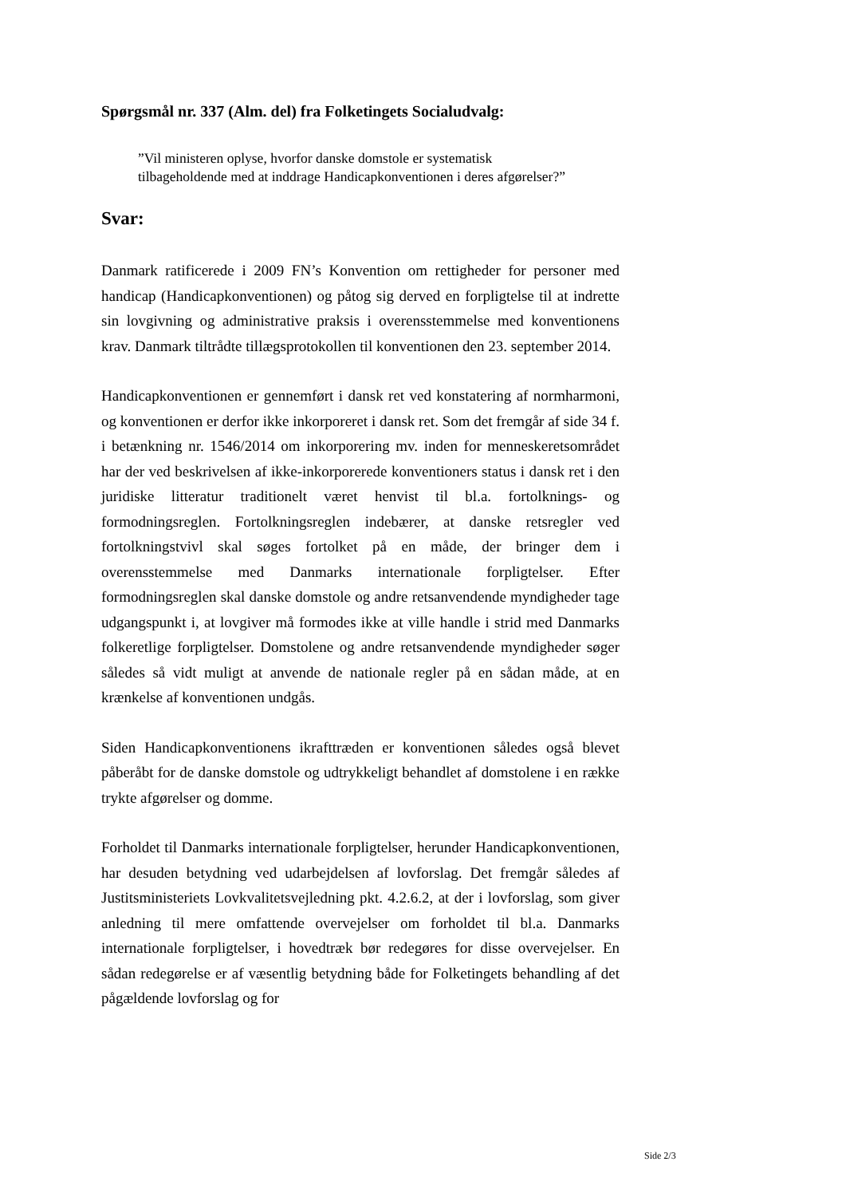Spørgsmål nr. 337 (Alm. del) fra Folketingets Socialudvalg:
”Vil ministeren oplyse, hvorfor danske domstole er systematisk tilbageholdende med at inddrage Handicapkonventionen i deres afgørelser?”
Svar:
Danmark ratificerede i 2009 FN’s Konvention om rettigheder for personer med handicap (Handicapkonventionen) og påtog sig derved en forpligtelse til at indrette sin lovgivning og administrative praksis i overensstemmelse med konventionens krav. Danmark tiltrådte tillægsprotokollen til konventionen den 23. september 2014.
Handicapkonventionen er gennemført i dansk ret ved konstatering af normharmoni, og konventionen er derfor ikke inkorporeret i dansk ret. Som det fremgår af side 34 f. i betænkning nr. 1546/2014 om inkorporering mv. inden for menneskeretsområdet har der ved beskrivelsen af ikke-inkorporerede konventioners status i dansk ret i den juridiske litteratur traditionelt været henvist til bl.a. fortolknings- og formodningsreglen. Fortolkningsreglen indebærer, at danske retsregler ved fortolkningstvivl skal søges fortolket på en måde, der bringer dem i overensstemmelse med Danmarks internationale forpligtelser. Efter formodningsreglen skal danske domstole og andre retsanvendende myndigheder tage udgangspunkt i, at lovgiver må formodes ikke at ville handle i strid med Danmarks folkeretlige forpligtelser. Domstolene og andre retsanvendende myndigheder søger således så vidt muligt at anvende de nationale regler på en sådan måde, at en krænkelse af konventionen undgås.
Siden Handicapkonventionens ikrafttræden er konventionen således også blevet påberåbt for de danske domstole og udtrykkeligt behandlet af domstolene i en række trykte afgørelser og domme.
Forholdet til Danmarks internationale forpligtelser, herunder Handicapkonventionen, har desuden betydning ved udarbejdelsen af lovforslag. Det fremgår således af Justitsministeriets Lovkvalitetsvejledning pkt. 4.2.6.2, at der i lovforslag, som giver anledning til mere omfattende overvejelser om forholdet til bl.a. Danmarks internationale forpligtelser, i hovedtræk bør redegøres for disse overvejelser. En sådan redegørelse er af væsentlig betydning både for Folketingets behandling af det pågældende lovforslag og for
Side 2/3